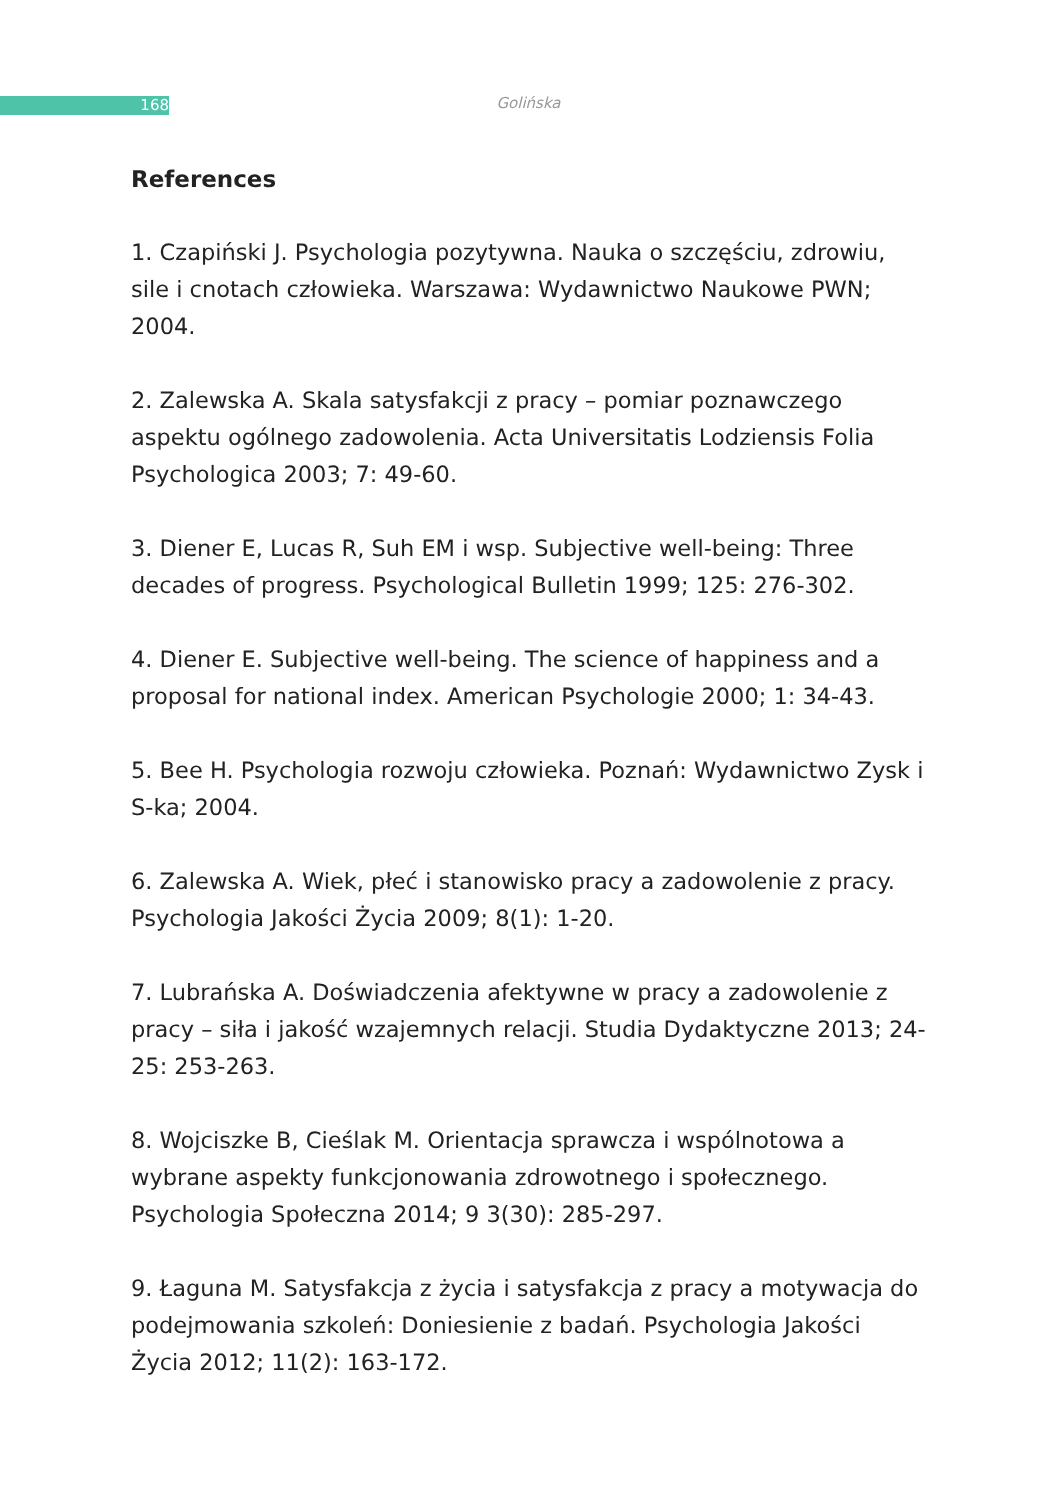168
Golińska
References
1. Czapiński J. Psychologia pozytywna. Nauka o szczęściu, zdrowiu, sile i cnotach człowieka. Warszawa: Wydawnictwo Naukowe PWN; 2004.
2. Zalewska A. Skala satysfakcji z pracy – pomiar poznawczego aspektu ogólnego zadowolenia. Acta Universitatis Lodziensis Folia Psychologica 2003; 7: 49-60.
3. Diener E, Lucas R, Suh EM i wsp. Subjective well-being: Three decades of progress. Psychological Bulletin 1999; 125: 276-302.
4. Diener E. Subjective well-being. The science of happiness and a proposal for national index. American Psychologie 2000; 1: 34-43.
5. Bee H. Psychologia rozwoju człowieka. Poznań: Wydawnictwo Zysk i S-ka; 2004.
6. Zalewska A. Wiek, płeć i stanowisko pracy a zadowolenie z pracy. Psychologia Jakości Życia 2009; 8(1): 1-20.
7. Lubrańska A. Doświadczenia afektywne w pracy a zadowolenie z pracy – siła i jakość wzajemnych relacji. Studia Dydaktyczne 2013; 24-25: 253-263.
8. Wojciszke B, Cieślak M. Orientacja sprawcza i wspólnotowa a wybrane aspekty funkcjonowania zdrowotnego i społecznego. Psychologia Społeczna 2014; 9 3(30): 285-297.
9. Łaguna M. Satysfakcja z życia i satysfakcja z pracy a motywacja do podejmowania szkoleń: Doniesienie z badań. Psychologia Jakości Życia 2012; 11(2): 163-172.